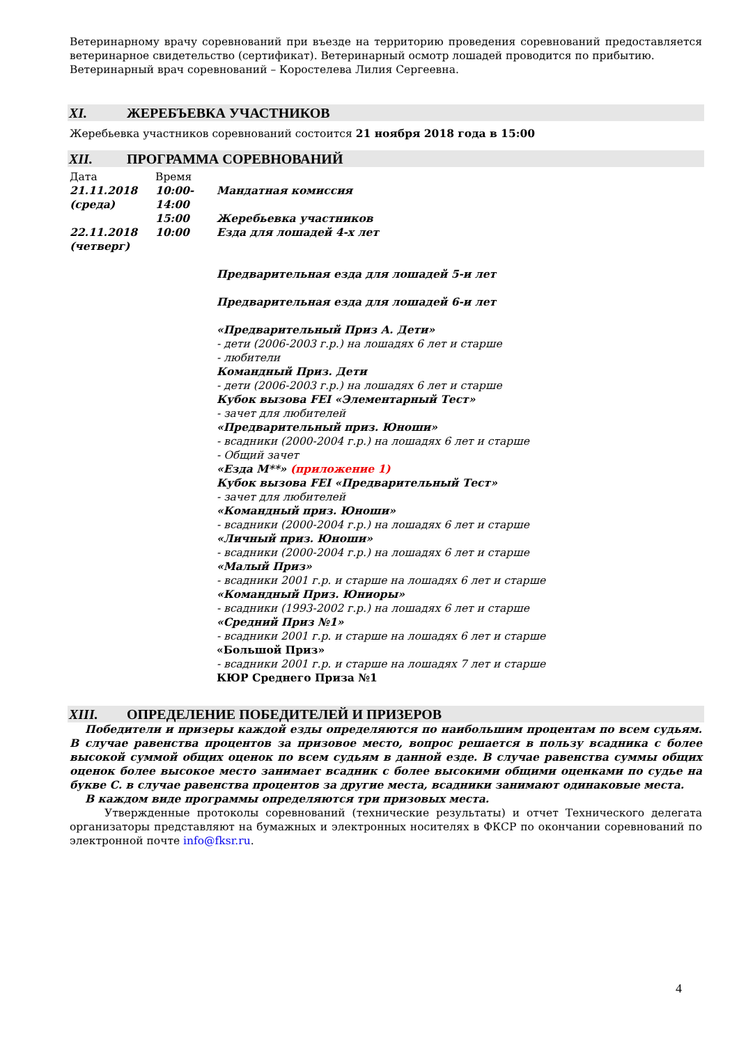Ветеринарному врачу соревнований при въезде на территорию проведения соревнований предоставляется ветеринарное свидетельство (сертификат). Ветеринарный осмотр лошадей проводится по прибытию.
Ветеринарный врач соревнований – Коростелева Лилия Сергеевна.
XI. ЖЕРЕБЪЕВКА УЧАСТНИКОВ
Жеребьевка участников соревнований состоится 21 ноября 2018 года в 15:00
XII. ПРОГРАММА СОРЕВНОВАНИЙ
| Дата | Время | |
| 21.11.2018 (среда) | 10:00-14:00 | Мандатная комиссия |
| | 15:00 | Жеребьевка участников |
| 22.11.2018 (четверг) | 10:00 | Езда для лошадей 4-х лет Предварительная езда для лошадей 5-и лет Предварительная езда для лошадей 6-и лет «Предварительный Приз А. Дети» - дети (2006-2003 г.р.) на лошадях 6 лет и старше - любители Командный Приз. Дети - дети (2006-2003 г.р.) на лошадях 6 лет и старше Кубок вызова FEI «Элементарный Тест» - зачет для любителей «Предварительный приз. Юноши» - всадники (2000-2004 г.р.) на лошадях 6 лет и старше - Общий зачет «Езда М**» (приложение 1) Кубок вызова FEI «Предварительный Тест» - зачет для любителей «Командный приз. Юноши» - всадники (2000-2004 г.р.) на лошадях 6 лет и старше «Личный приз. Юноши» - всадники (2000-2004 г.р.) на лошадях 6 лет и старше «Малый Приз» - всадники 2001 г.р. и старше на лошадях 6 лет и старше «Командный Приз. Юниоры» - всадники (1993-2002 г.р.) на лошадях 6 лет и старше «Средний Приз №1» - всадники 2001 г.р. и старше на лошадях 6 лет и старше «Большой Приз» - всадники 2001 г.р. и старше на лошадях 7 лет и старше КЮР Среднего Приза №1 |
XIII. ОПРЕДЕЛЕНИЕ ПОБЕДИТЕЛЕЙ И ПРИЗЕРОВ
Победители и призеры каждой езды определяются по наибольшим процентам по всем судьям. В случае равенства процентов за призовое место, вопрос решается в пользу всадника с более высокой суммой общих оценок по всем судьям в данной езде. В случае равенства суммы общих оценок более высокое место занимает всадник с более высокими общими оценками по судье на букве С. в случае равенства процентов за другие места, всадники занимают одинаковые места.
В каждом виде программы определяются три призовых места.
Утвержденные протоколы соревнований (технические результаты) и отчет Технического делегата организаторы представляют на бумажных и электронных носителях в ФКСР по окончании соревнований по электронной почте info@fksr.ru.
4